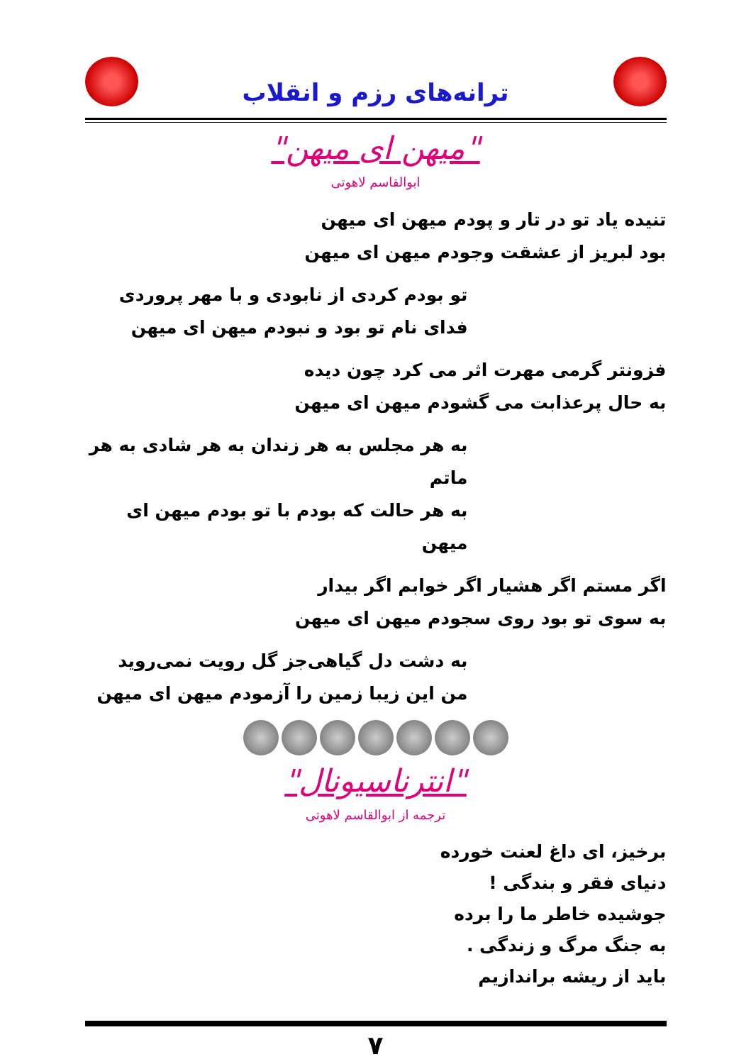ترانه‌های رزم و انقلاب
"میهن ای میهن"
ابوالقاسم لاهوتی
تنیده یاد تو در تار و پودم میهن ای میهن
بود لبریز از عشقت وجودم میهن ای میهن
تو بودم کردی از نابودی و با مهر پروردی
فدای نام تو بود و نبودم میهن ای میهن
فزونتر گرمی مهرت اثر می کرد چون دیده
به حال پرعذابت می گشودم میهن ای میهن
به هر مجلس به هر زندان به هر شادی به هر ماتم
به هر حالت که بودم با تو بودم میهن ای میهن
اگر مستم اگر هشیار اگر خوابم اگر بیدار
به سوی تو بود روی سجودم میهن ای میهن
به دشت دل گیاهی‌جز گل رویت نمی‌روید
من این زیبا زمین را آزمودم میهن ای میهن
"انترناسیونال"
ترجمه از ابوالقاسم لاهوتی
برخیز، ای داغ لعنت خورده
دنیای فقر و بندگی !
جوشیده خاطر ما را برده
به جنگ مرگ و زندگی .
باید از ریشه براندازیم
۷